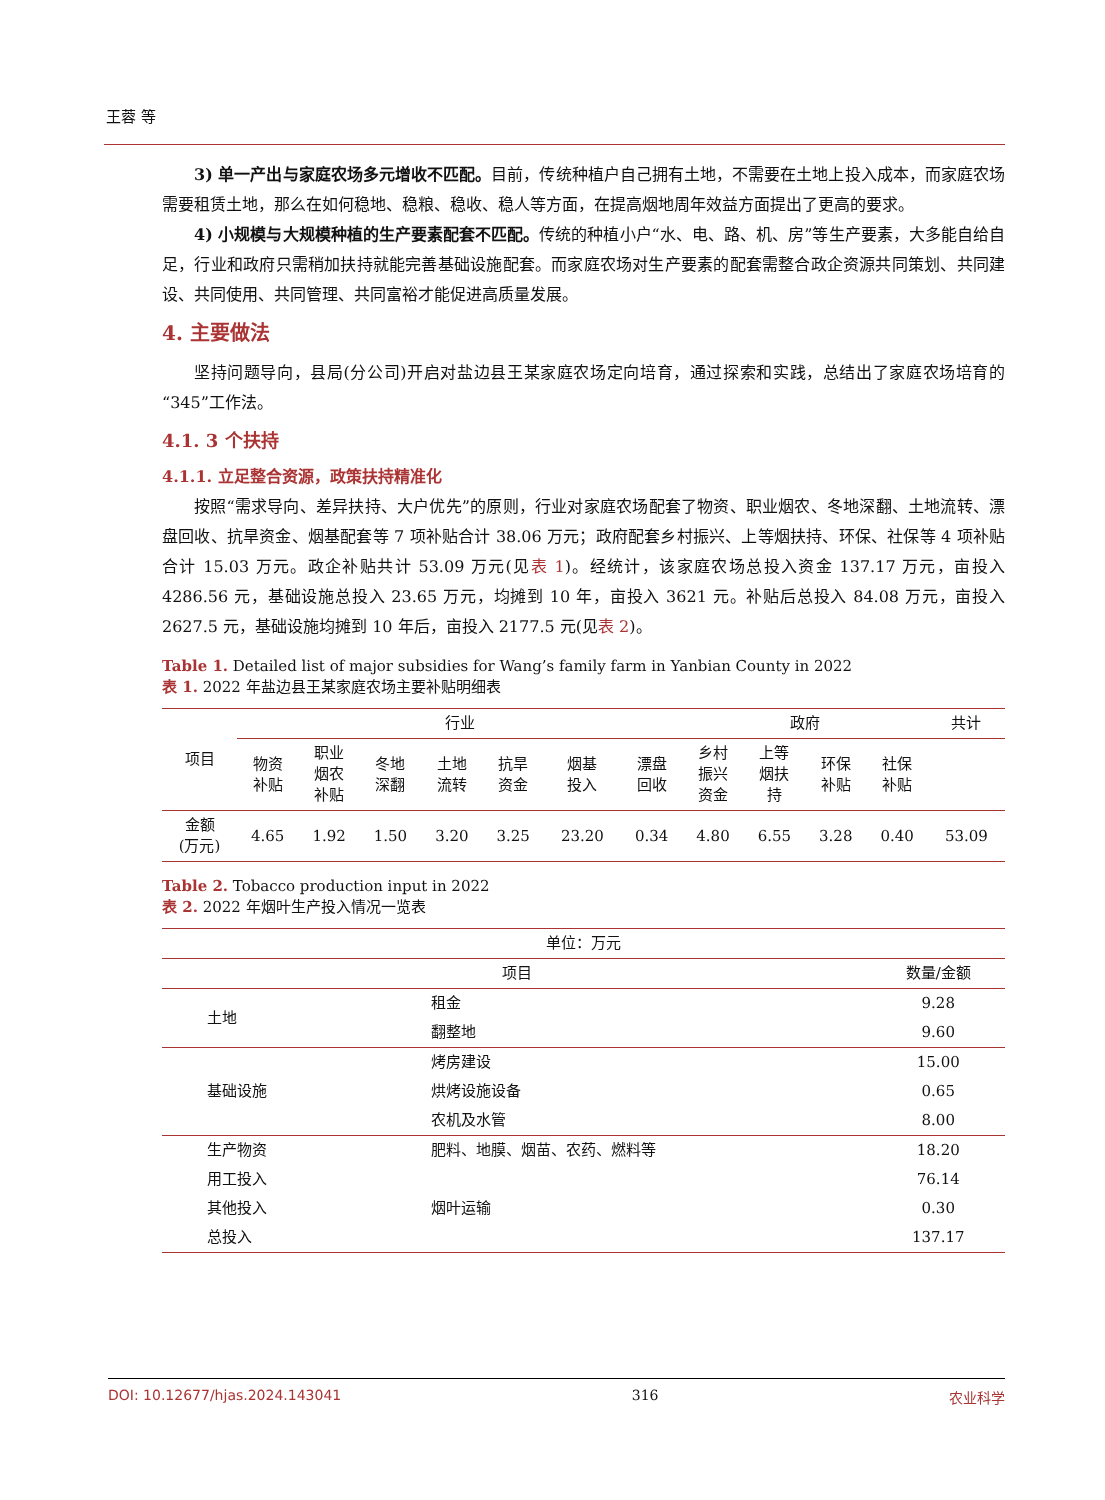王蓉 等
3) 单一产出与家庭农场多元增收不匹配。目前，传统种植户自己拥有土地，不需要在土地上投入成本，而家庭农场需要租赁土地，那么在如何稳地、稳粮、稳收、稳人等方面，在提高烟地周年效益方面提出了更高的要求。
4) 小规模与大规模种植的生产要素配套不匹配。传统的种植小户“水、电、路、机、房”等生产要素，大多能自给自足，行业和政府只需稍加扶持就能完善基础设施配套。而家庭农场对生产要素的配套需整合政企资源共同策划、共同建设、共同使用、共同管理、共同富裕才能促进高质量发展。
4. 主要做法
坚持问题导向，县局(分公司)开启对盐边县王某家庭农场定向培育，通过探索和实践，总结出了家庭农场培育的“345”工作法。
4.1. 3 个扶持
4.1.1. 立足整合资源，政策扶持精准化
按照“需求导向、差异扶持、大户优先”的原则，行业对家庭农场配套了物资、职业烟农、冬地深翻、土地流转、漂盘回收、抗旱资金、烟基配套等 7 项补贴合计 38.06 万元；政府配套乡村振兴、上等烟扶持、环保、社保等 4 项补贴合计 15.03 万元。政企补贴共计 53.09 万元(见表 1)。经统计，该家庭农场总投入资金 137.17 万元，亩投入 4286.56 元，基础设施总投入 23.65 万元，均摊到 10 年，亩投入 3621 元。补贴后总投入 84.08 万元，亩投入 2627.5 元，基础设施均摊到 10 年后，亩投入 2177.5 元(见表 2)。
Table 1. Detailed list of major subsidies for Wang’s family farm in Yanbian County in 2022
表 1. 2022 年盐边县王某家庭农场主要补贴明细表
| 项目 | 行业 | | | | | | | 政府 | | | | 共计 |
| --- | --- | --- | --- | --- | --- | --- | --- | --- | --- | --- | --- | --- |
| | 物资 补贴 | 职业 烟农 补贴 | 冬地 深翻 | 土地 流转 | 抗旱 资金 | 烟基 投入 | 漂盘 回收 | 乡村 振兴 资金 | 上等 烟扶 持 | 环保 补贴 | 社保 补贴 | |
| 金额 (万元) | 4.65 | 1.92 | 1.50 | 3.20 | 3.25 | 23.20 | 0.34 | 4.80 | 6.55 | 3.28 | 0.40 | 53.09 |
Table 2. Tobacco production input in 2022
表 2. 2022 年烟叶生产投入情况一览表
| 单位：万元 | | |
| 项目 | | 数量/金额 |
| 土地 | 租金 | 9.28 |
| | 翻整地 | 9.60 |
| 基础设施 | 烤房建设 | 15.00 |
| | 烘烤设施设备 | 0.65 |
| | 农机及水管 | 8.00 |
| 生产物资 | 肥料、地膜、烟苗、农药、燃料等 | 18.20 |
| 用工投入 | | 76.14 |
| 其他投入 | 烟叶运输 | 0.30 |
| 总投入 | | 137.17 |
DOI: 10.12677/hjas.2024.143041 316 农业科学